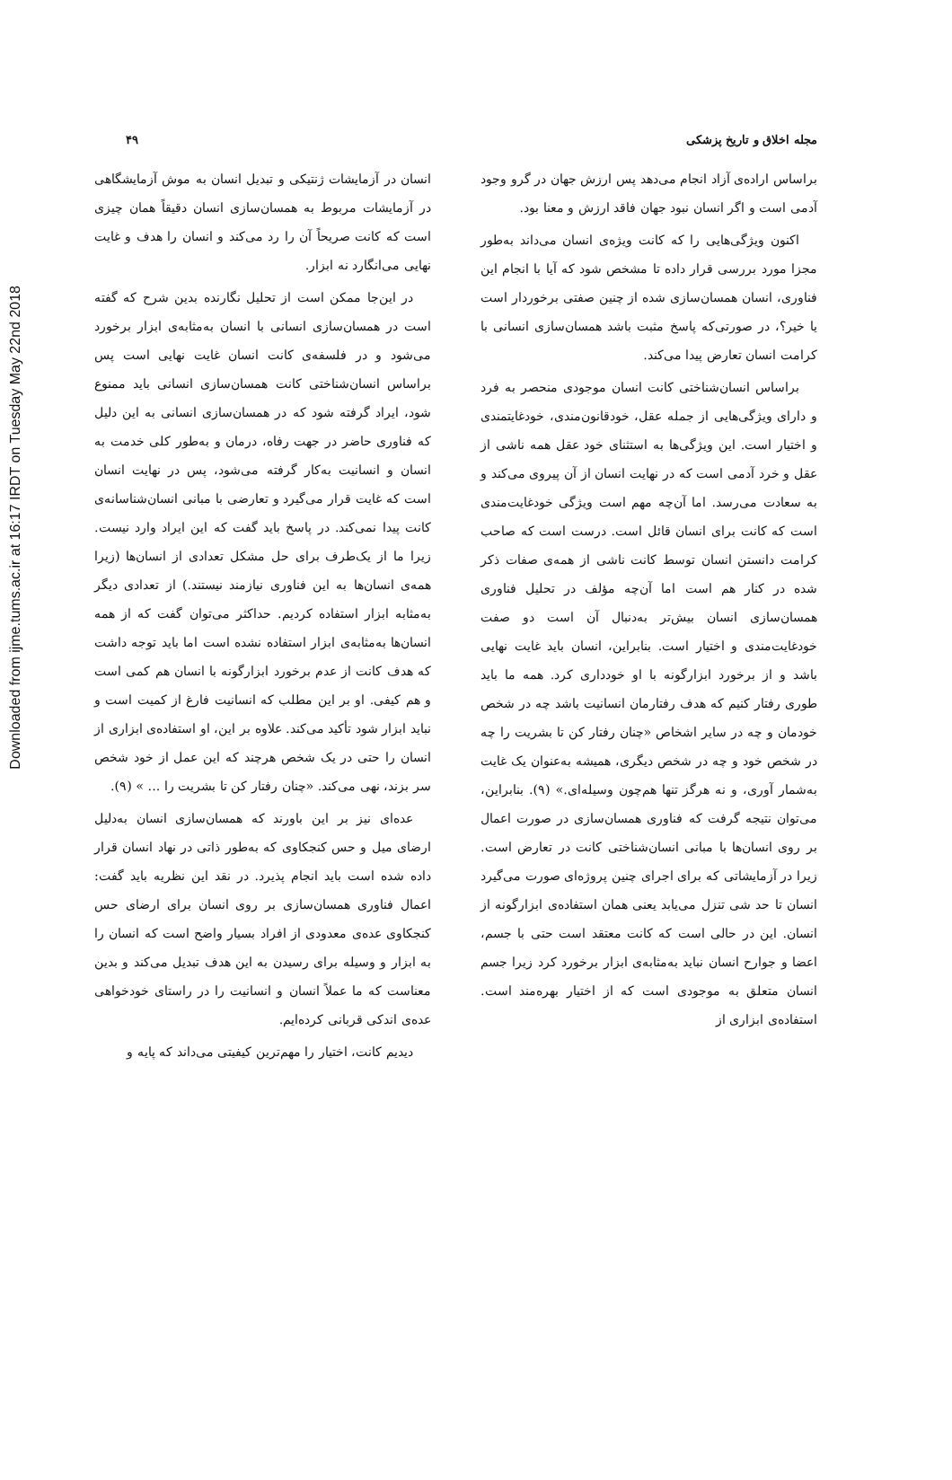Downloaded from ijme.tums.ac.ir at 16:17 IRDT on Tuesday May 22nd 2018
مجله اخلاق و تاریخ پزشکی ۴۹
براساس اراده‌ی آزاد انجام می‌دهد پس ارزش جهان در گرو وجود آدمی است و اگر انسان نبود جهان فاقد ارزش و معنا بود.
اکنون ویژگی‌هایی را که کانت ویژه‌ی انسان می‌داند به‌طور مجزا مورد بررسی قرار داده تا مشخص شود که آیا با انجام این فناوری، انسان همسان‌سازی شده از چنین صفتی برخوردار است یا خیر؟، در صورتی‌که پاسخ مثبت باشد همسان‌سازی انسانی با کرامت انسان تعارض پیدا می‌کند.
براساس انسان‌شناختی کانت انسان موجودی منحصر به فرد و دارای ویژگی‌هایی از جمله عقل، خودقانون‌مندی، خودغایتمندی و اختیار است. این ویژگی‌ها به استثنای خود عقل همه ناشی از عقل و خرد آدمی است که در نهایت انسان از آن پیروی می‌کند و به سعادت می‌رسد. اما آن‌چه مهم است ویژگی خودغایت‌مندی است که کانت برای انسان قائل است. درست است که صاحب کرامت دانستن انسان توسط کانت ناشی از همه‌ی صفات ذکر شده در کنار هم است اما آن‌چه مؤلف در تحلیل فناوری همسان‌سازی انسان بیش‌تر به‌دنبال آن است دو صفت خودغایت‌مندی و اختیار است. بنابراین، انسان باید غایت نهایی باشد و از برخورد ابزارگونه با او خودداری کرد. همه ما باید طوری رفتار کنیم که هدف رفتارمان انسانیت باشد چه در شخص خودمان و چه در سایر اشخاص «چنان رفتار کن تا بشریت را چه در شخص خود و چه در شخص دیگری، همیشه به‌عنوان یک غایت به‌شمار آوری، و نه هرگز تنها هم‌چون وسیله‌ای.» (۹). بنابراین، می‌توان نتیجه گرفت که فناوری همسان‌سازی در صورت اعمال بر روی انسان‌ها با مبانی انسان‌شناختی کانت در تعارض است. زیرا در آزمایشاتی که برای اجرای چنین پروژه‌ای صورت می‌گیرد انسان تا حد شی تنزل می‌یابد یعنی همان استفاده‌ی ابزارگونه از انسان. این در حالی است که کانت معتقد است حتی با جسم، اعضا و جوارح انسان نباید به‌مثابه‌ی ابزار برخورد کرد زیرا جسم انسان متعلق به موجودی است که از اختیار بهره‌مند است. استفاده‌ی ابزاری از
انسان در آزمایشات ژنتیکی و تبدیل انسان به موش آزمایشگاهی در آزمایشات مربوط به همسان‌سازی انسان دقیقاً همان چیزی است که کانت صریحاً آن را رد می‌کند و انسان را هدف و غایت نهایی می‌انگارد نه ابزار.
در این‌جا ممکن است از تحلیل نگارنده بدین شرح که گفته است در همسان‌سازی انسانی با انسان به‌مثابه‌ی ابزار برخورد می‌شود و در فلسفه‌ی کانت انسان غایت نهایی است پس براساس انسان‌شناختی کانت همسان‌سازی انسانی باید ممنوع شود، ایراد گرفته شود که در همسان‌سازی انسانی به این دلیل که فناوری حاضر در جهت رفاه، درمان و به‌طور کلی خدمت به انسان و انسانیت به‌کار گرفته می‌شود، پس در نهایت انسان است که غایت قرار می‌گیرد و تعارضی با مبانی انسان‌شناسانه‌ی کانت پیدا نمی‌کند. در پاسخ باید گفت که این ایراد وارد نیست. زیرا ما از یک‌طرف برای حل مشکل تعدادی از انسان‌ها (زیرا همه‌ی انسان‌ها به این فناوری نیازمند نیستند.) از تعدادی دیگر به‌مثابه ابزار استفاده کردیم. حداکثر می‌توان گفت که از همه انسان‌ها به‌مثابه‌ی ابزار استفاده نشده است اما باید توجه داشت که هدف کانت از عدم برخورد ابزارگونه با انسان هم کمی است و هم کیفی. او بر این مطلب که انسانیت فارغ از کمیت است و نباید ابزار شود تأکید می‌کند. علاوه بر این، او استفاده‌ی ابزاری از انسان را حتی در یک شخص هرچند که این عمل از خود شخص سر بزند، نهی می‌کند. «چنان رفتار کن تا بشریت را ... » (۹).
عده‌ای نیز بر این باورند که همسان‌سازی انسان به‌دلیل ارضای میل و حس کنجکاوی که به‌طور ذاتی در نهاد انسان قرار داده شده است باید انجام پذیرد. در نقد این نظریه باید گفت: اعمال فناوری همسان‌سازی بر روی انسان برای ارضای حس کنجکاوی عده‌ی معدودی از افراد بسیار واضح است که انسان را به ابزار و وسیله برای رسیدن به این هدف تبدیل می‌کند و بدین معناست که ما عملاً انسان و انسانیت را در راستای خودخواهی عده‌ی اندکی قربانی کرده‌ایم.
دیدیم کانت، اختیار را مهم‌ترین کیفیتی می‌داند که پایه و